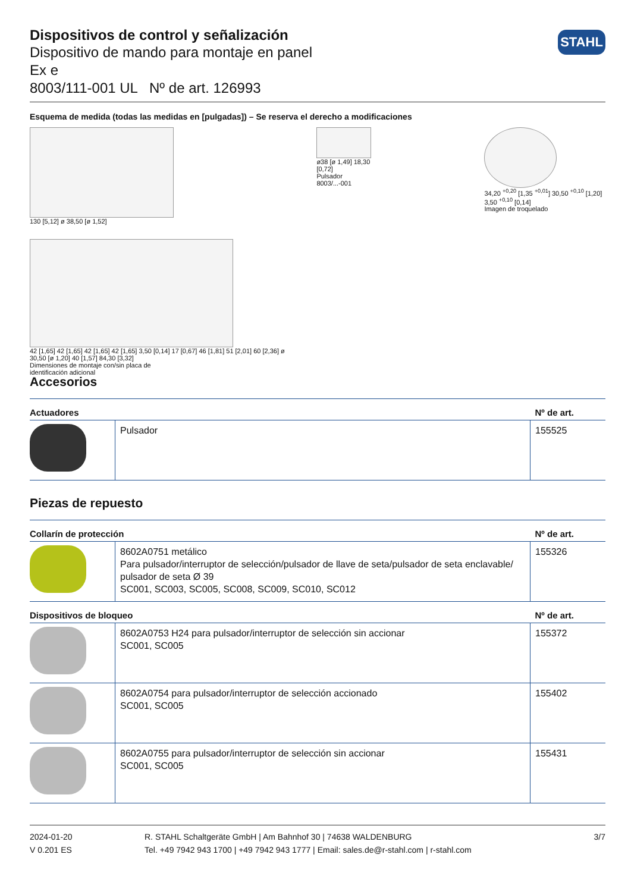STAHL
Dispositivos de control y señalización
Dispositivo de mando para montaje en panel
Ex e
8003/111-001 UL Nº de art. 126993
Esquema de medida (todas las medidas en [pulgadas]) – Se reserva el derecho a modificaciones
130 [5,12] ø 38,50 [ø 1,52]
42 [1,65] 42 [1,65] 42 [1,65] 42 [1,65] 3,50 [0,14] 17 [0,67] 46 [1,81] 51 [2,01] 60 [2,36] ø 30,50 [ø 1,20] 40 [1,57] 84,30 [3,32]
Dimensiones de montaje con/sin placa de
identificación adicional
ø38 [ø 1,49] 18,30 [0,72]
Pulsador 8003/...-001
34,20 <sup>+0,20</sup> [1,35 <sup>+0,01</sup>] 30,50 <sup>+0,10</sup> [1,20] 3,50 <sup>+0,10</sup> [0,14]
Imagen de troquelado
Accesorios
| Actuadores | | Nº de art. |
| --- | --- | --- |
| | Pulsador | 155525 |
Piezas de repuesto
| Collarín de protección | | Nº de art. |
| --- | --- | --- |
| | 8602A0751 metálico Para pulsador/interruptor de selección/pulsador de llave de seta/pulsador de seta enclavable/ pulsador de seta Ø 39 SC001, SC003, SC005, SC008, SC009, SC010, SC012 | 155326 |
| Dispositivos de bloqueo | | Nº de art. |
| | 8602A0753 H24 para pulsador/interruptor de selección sin accionar SC001, SC005 | 155372 |
| | 8602A0754 para pulsador/interruptor de selección accionado SC001, SC005 | 155402 |
| | 8602A0755 para pulsador/interruptor de selección sin accionar SC001, SC005 | 155431 |
2024-01-20
V 0.201 ES
R. STAHL Schaltgeräte GmbH | Am Bahnhof 30 | 74638 WALDENBURG
Tel. +49 7942 943 1700 | +49 7942 943 1777 | Email: sales.de@r-stahl.com | r-stahl.com
3/7